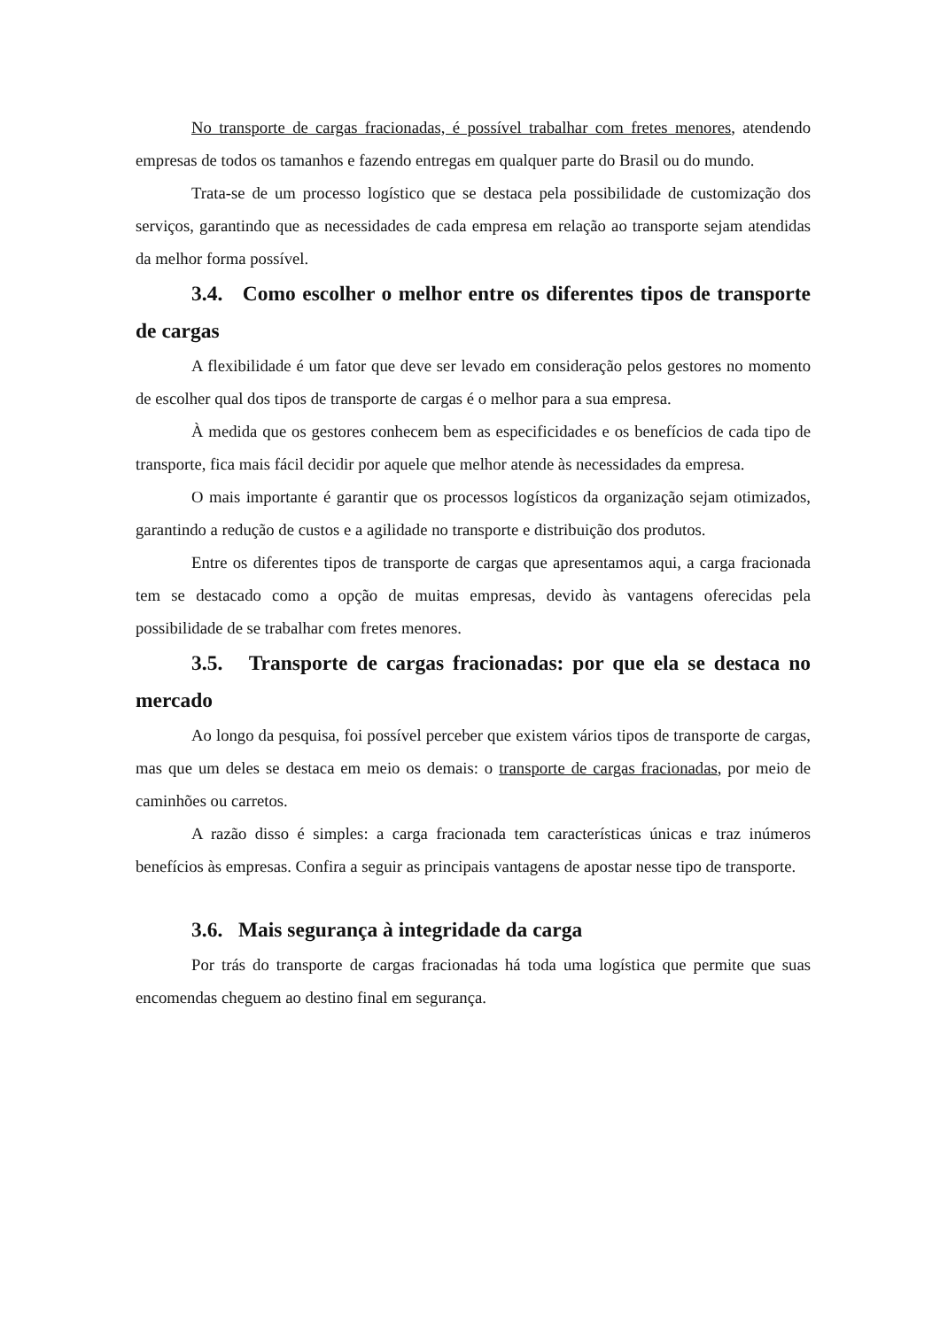No transporte de cargas fracionadas, é possível trabalhar com fretes menores, atendendo empresas de todos os tamanhos e fazendo entregas em qualquer parte do Brasil ou do mundo.
Trata-se de um processo logístico que se destaca pela possibilidade de customização dos serviços, garantindo que as necessidades de cada empresa em relação ao transporte sejam atendidas da melhor forma possível.
3.4. Como escolher o melhor entre os diferentes tipos de transporte de cargas
A flexibilidade é um fator que deve ser levado em consideração pelos gestores no momento de escolher qual dos tipos de transporte de cargas é o melhor para a sua empresa.
À medida que os gestores conhecem bem as especificidades e os benefícios de cada tipo de transporte, fica mais fácil decidir por aquele que melhor atende às necessidades da empresa.
O mais importante é garantir que os processos logísticos da organização sejam otimizados, garantindo a redução de custos e a agilidade no transporte e distribuição dos produtos.
Entre os diferentes tipos de transporte de cargas que apresentamos aqui, a carga fracionada tem se destacado como a opção de muitas empresas, devido às vantagens oferecidas pela possibilidade de se trabalhar com fretes menores.
3.5. Transporte de cargas fracionadas: por que ela se destaca no mercado
Ao longo da pesquisa, foi possível perceber que existem vários tipos de transporte de cargas, mas que um deles se destaca em meio os demais: o transporte de cargas fracionadas, por meio de caminhões ou carretos.
A razão disso é simples: a carga fracionada tem características únicas e traz inúmeros benefícios às empresas. Confira a seguir as principais vantagens de apostar nesse tipo de transporte.
3.6. Mais segurança à integridade da carga
Por trás do transporte de cargas fracionadas há toda uma logística que permite que suas encomendas cheguem ao destino final em segurança.